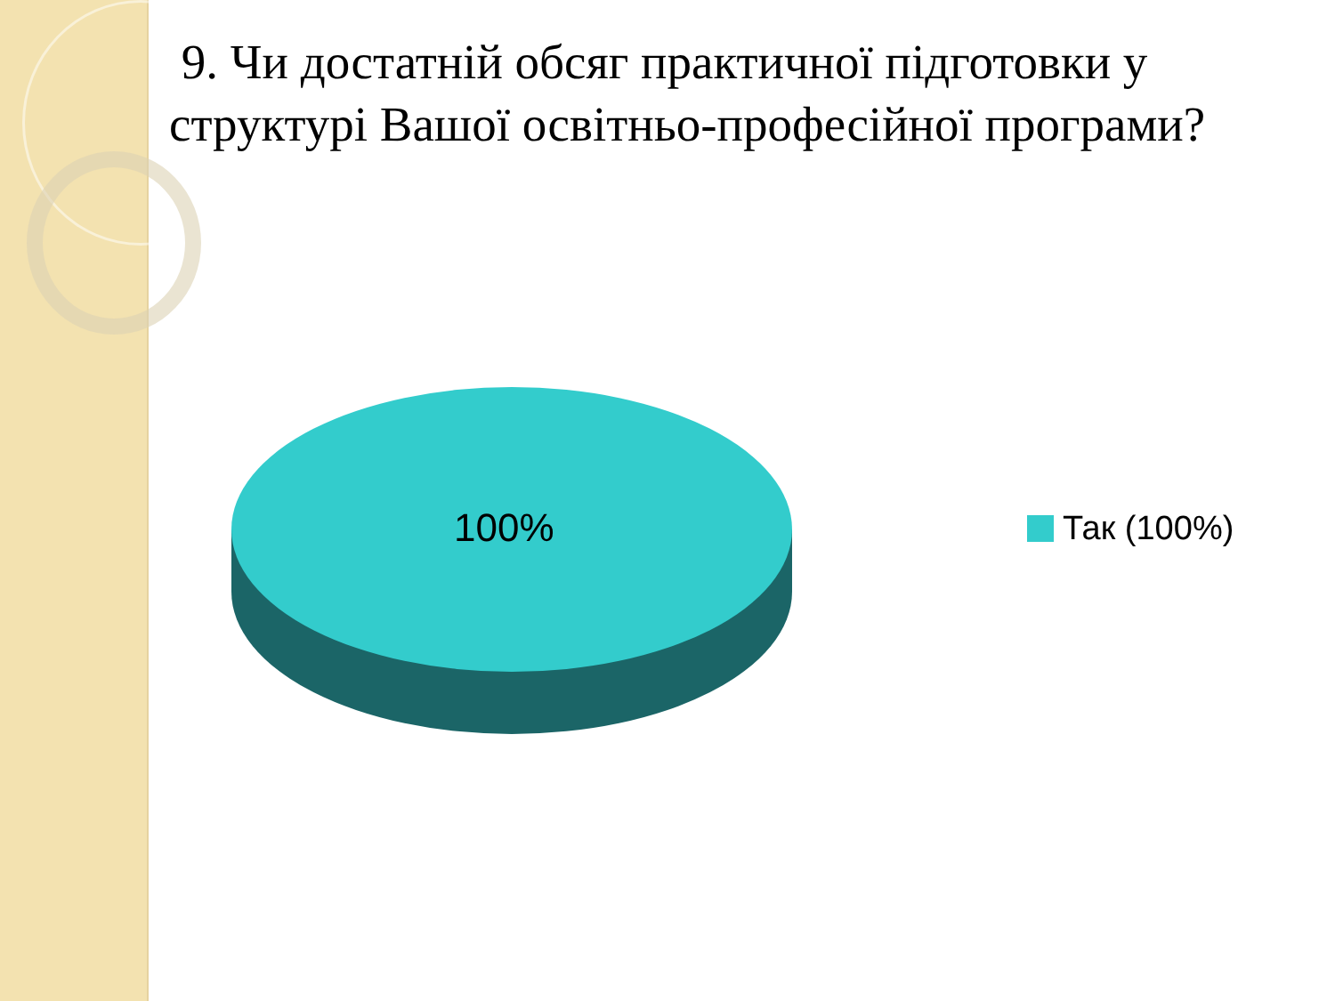9. Чи достатній обсяг практичної підготовки у структурі Вашої освітньо-професійної програми?
100% Так (100%)